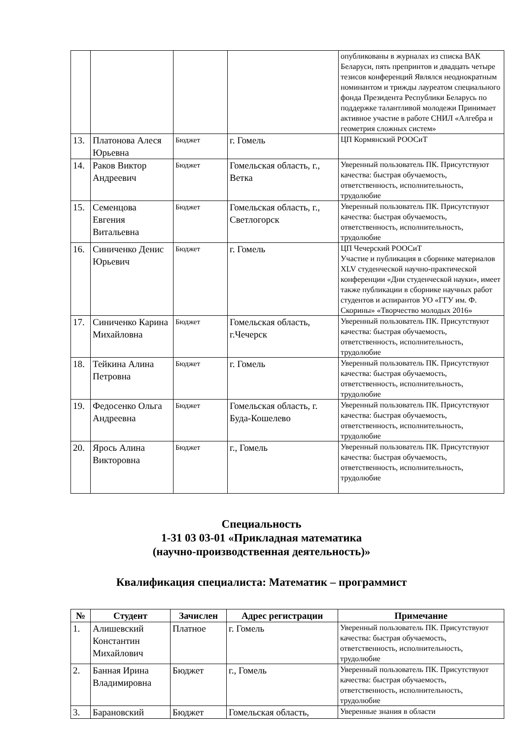| | | | | опубликованы в журналах из списка ВАК Беларуси, пять препринтов и двадцать четыре тезисов конференций Являлся неоднократным номинантом и трижды лауреатом специального фонда Президента Республики Беларусь по поддержке талантливой молодежи Принимает активное участие в работе СНИЛ «Алгебра и геометрия сложных систем» |
| 13. | Платонова Алеся Юрьевна | Бюджет | г. Гомель | ЦП Кормянский РООСиТ |
| 14. | Раков Виктор Андреевич | Бюджет | Гомельская область, г., Ветка | Уверенный пользователь ПК. Присутствуют качества: быстрая обучаемость, ответственность, исполнительность, трудолюбие |
| 15. | Семенцова Евгения Витальевна | Бюджет | Гомельская область, г., Светлогорск | Уверенный пользователь ПК. Присутствуют качества: быстрая обучаемость, ответственность, исполнительность, трудолюбие |
| 16. | Синиченко Денис Юрьевич | Бюджет | г. Гомель | ЦП Чечерский РООСиТ Участие и публикация в сборнике материалов XLV студенческой научно-практической конференции «Дни студенческой науки», имеет также публикации в сборнике научных работ студентов и аспирантов УО «ГГУ им. Ф. Скорины» «Творчество молодых 2016» |
| 17. | Синиченко Карина Михайловна | Бюджет | Гомельская область, г.Чечерск | Уверенный пользователь ПК. Присутствуют качества: быстрая обучаемость, ответственность, исполнительность, трудолюбие |
| 18. | Тейкина Алина Петровна | Бюджет | г. Гомель | Уверенный пользователь ПК. Присутствуют качества: быстрая обучаемость, ответственность, исполнительность, трудолюбие |
| 19. | Федосенко Ольга Андреевна | Бюджет | Гомельская область, г. Буда-Кошелево | Уверенный пользователь ПК. Присутствуют качества: быстрая обучаемость, ответственность, исполнительность, трудолюбие |
| 20. | Ярось Алина Викторовна | Бюджет | г., Гомель | Уверенный пользователь ПК. Присутствуют качества: быстрая обучаемость, ответственность, исполнительность, трудолюбие |
Специальность
1-31 03 03-01 «Прикладная математика
(научно-производственная деятельность)»
Квалификация специалиста: Математик – программист
| № | Студент | Зачислен | Адрес регистрации | Примечание |
| --- | --- | --- | --- | --- |
| 1. | Алишевский Константин Михайлович | Платное | г. Гомель | Уверенный пользователь ПК. Присутствуют качества: быстрая обучаемость, ответственность, исполнительность, трудолюбие |
| 2. | Банная Ирина Владимировна | Бюджет | г., Гомель | Уверенный пользователь ПК. Присутствуют качества: быстрая обучаемость, ответственность, исполнительность, трудолюбие |
| 3. | Барановский | Бюджет | Гомельская область, | Уверенные знания в области |